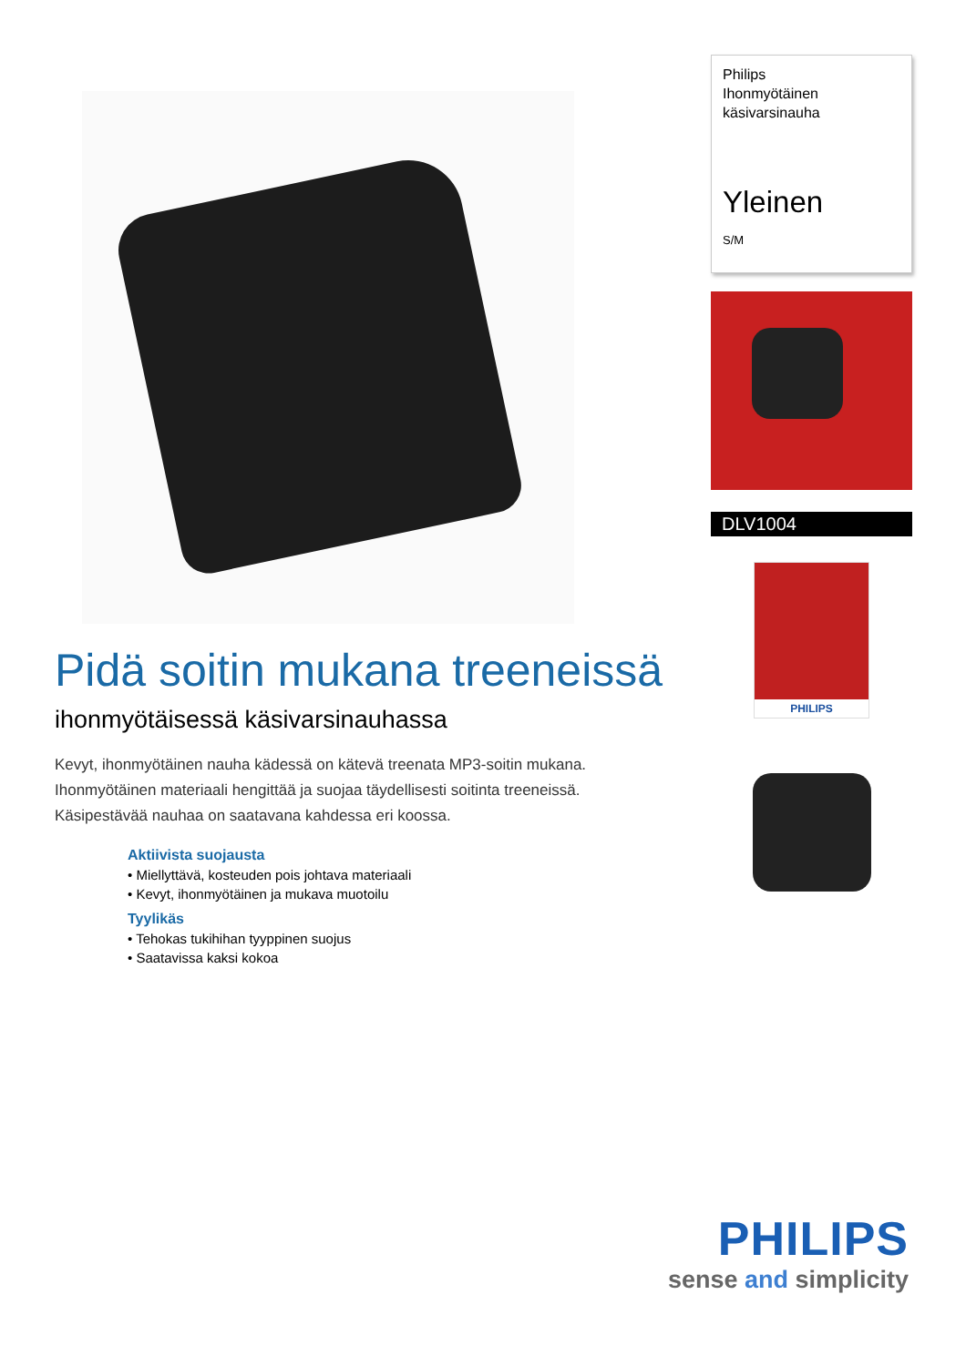Pidä soitin mukana treeneissä
ihonmyötäisessä käsivarsinauhassa
Kevyt, ihonmyötäinen nauha kädessä on kätevä treenata MP3-soitin mukana. Ihonmyötäinen materiaali hengittää ja suojaa täydellisesti soitinta treeneissä. Käsipestävää nauhaa on saatavana kahdessa eri koossa.
Aktiivista suojausta
• Miellyttävä, kosteuden pois johtava materiaali
• Kevyt, ihonmyötäinen ja mukava muotoilu
Tyylikäs
• Tehokas tukihihan tyyppinen suojus
• Saatavissa kaksi kokoa
Philips
Ihonmyötäinen
käsivarsinauha
Yleinen
S/M
DLV1004
PHILIPS
PHILIPS
sense and simplicity